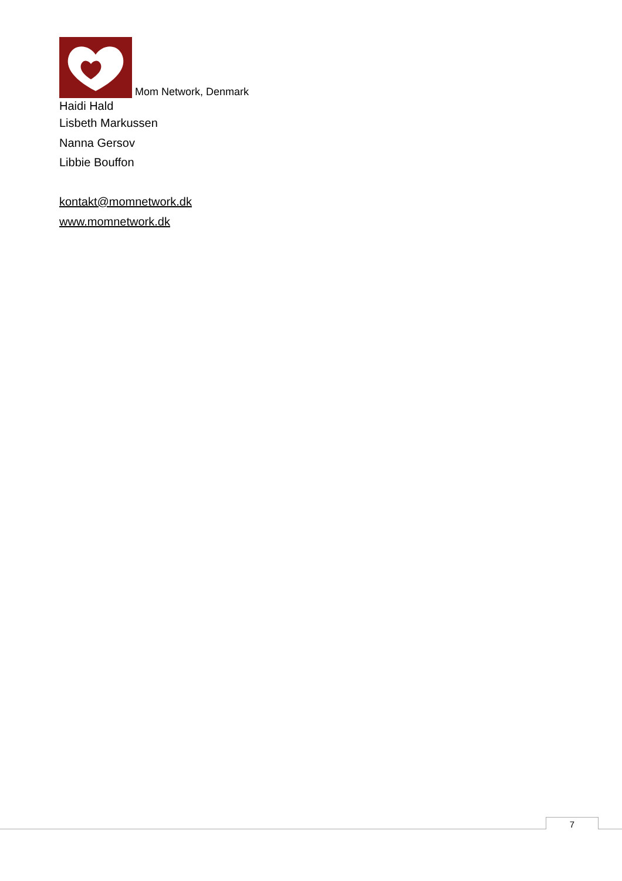Mom Network, Denmark
Haidi Hald
Lisbeth Markussen
Nanna Gersov
Libbie Bouffon
kontakt@momnetwork.dk
www.momnetwork.dk
7